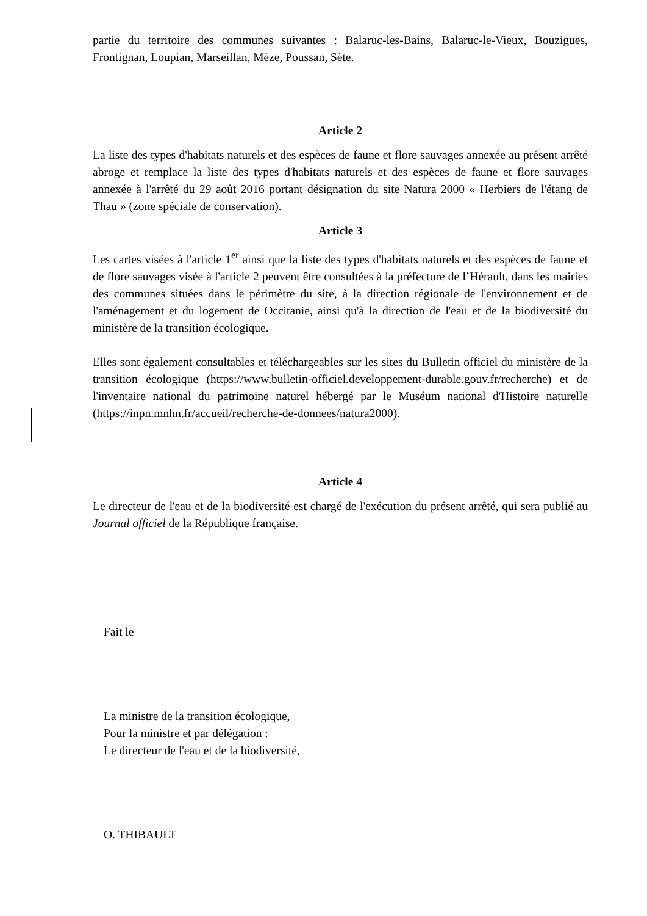partie du territoire des communes suivantes : Balaruc-les-Bains, Balaruc-le-Vieux, Bouzigues, Frontignan, Loupian, Marseillan, Mèze, Poussan, Sète.
Article 2
La liste des types d'habitats naturels et des espèces de faune et flore sauvages annexée au présent arrêté abroge et remplace la liste des types d'habitats naturels et des espèces de faune et flore sauvages annexée à l'arrêté du 29 août 2016 portant désignation du site Natura 2000 « Herbiers de l'étang de Thau » (zone spéciale de conservation).
Article 3
Les cartes visées à l'article 1<sup>er</sup> ainsi que la liste des types d'habitats naturels et des espèces de faune et de flore sauvages visée à l'article 2 peuvent être consultées à la préfecture de l’Hérault, dans les mairies des communes situées dans le périmètre du site, à la direction régionale de l'environnement et de l'aménagement et du logement de Occitanie, ainsi qu'à la direction de l'eau et de la biodiversité du ministère de la transition écologique.
Elles sont également consultables et téléchargeables sur les sites du Bulletin officiel du ministère de la transition écologique (https://www.bulletin-officiel.developpement-durable.gouv.fr/recherche) et de l'inventaire national du patrimoine naturel hébergé par le Muséum national d'Histoire naturelle (https://inpn.mnhn.fr/accueil/recherche-de-donnees/natura2000).
Article 4
Le directeur de l'eau et de la biodiversité est chargé de l'exécution du présent arrêté, qui sera publié au Journal officiel de la République française.
Fait le
La ministre de la transition écologique,
Pour la ministre et par délégation :
Le directeur de l'eau et de la biodiversité,
O. THIBAULT